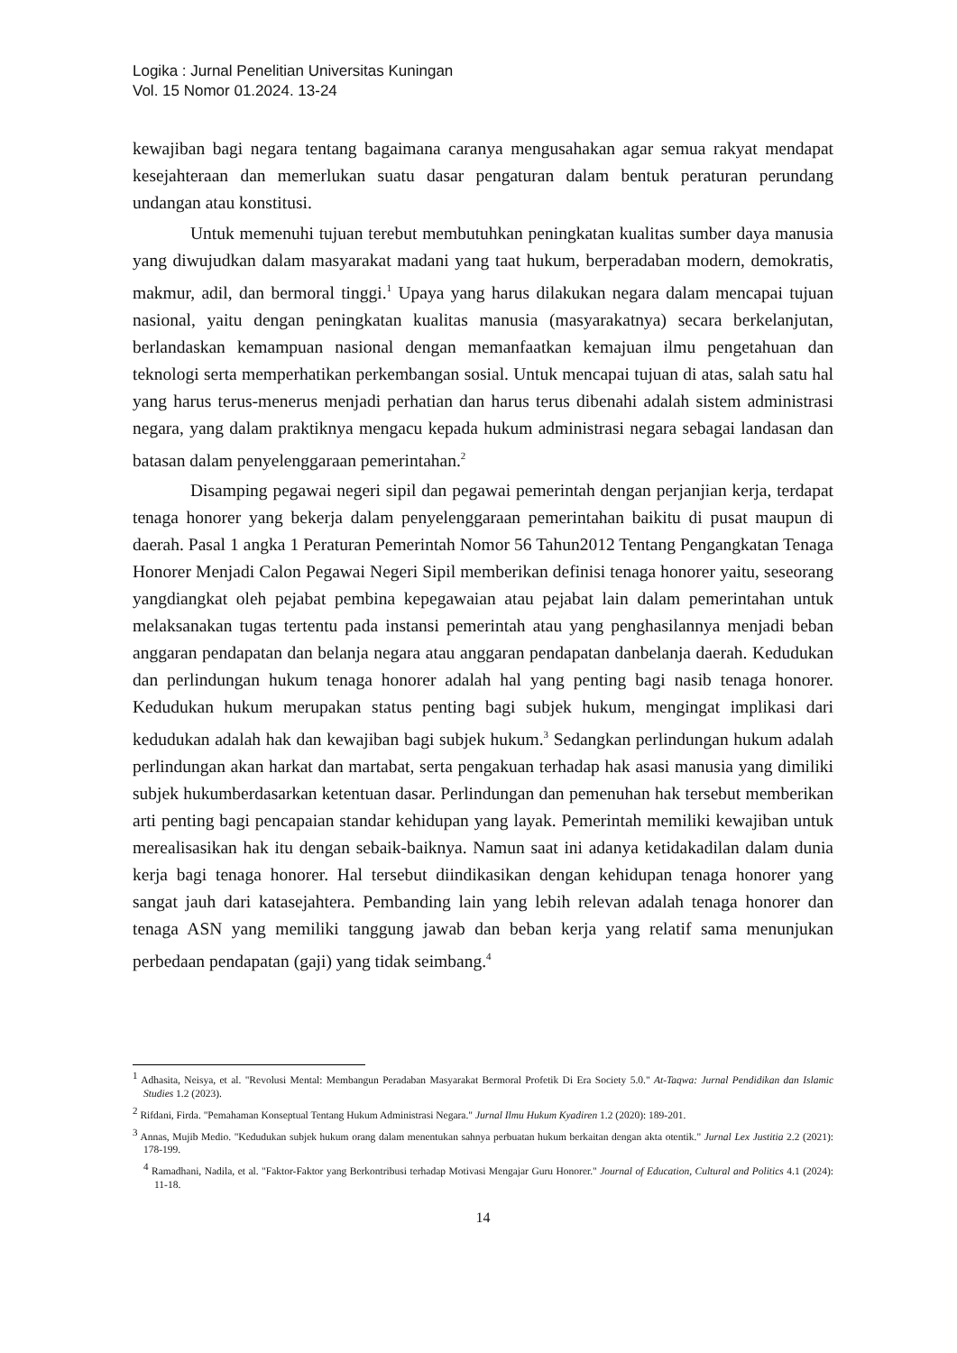Logika : Jurnal Penelitian Universitas Kuningan
Vol. 15 Nomor 01.2024. 13-24
kewajiban bagi negara tentang bagaimana caranya mengusahakan agar semua rakyat mendapat kesejahteraan dan memerlukan suatu dasar pengaturan dalam bentuk peraturan perundang undangan atau konstitusi.
Untuk memenuhi tujuan terebut membutuhkan peningkatan kualitas sumber daya manusia yang diwujudkan dalam masyarakat madani yang taat hukum, berperadaban modern, demokratis, makmur, adil, dan bermoral tinggi.<sup>1</sup> Upaya yang harus dilakukan negara dalam mencapai tujuan nasional, yaitu dengan peningkatan kualitas manusia (masyarakatnya) secara berkelanjutan, berlandaskan kemampuan nasional dengan memanfaatkan kemajuan ilmu pengetahuan dan teknologi serta memperhatikan perkembangan sosial. Untuk mencapai tujuan di atas, salah satu hal yang harus terus-menerus menjadi perhatian dan harus terus dibenahi adalah sistem administrasi negara, yang dalam praktiknya mengacu kepada hukum administrasi negara sebagai landasan dan batasan dalam penyelenggaraan pemerintahan.<sup>2</sup>
Disamping pegawai negeri sipil dan pegawai pemerintah dengan perjanjian kerja, terdapat tenaga honorer yang bekerja dalam penyelenggaraan pemerintahan baikitu di pusat maupun di daerah. Pasal 1 angka 1 Peraturan Pemerintah Nomor 56 Tahun2012 Tentang Pengangkatan Tenaga Honorer Menjadi Calon Pegawai Negeri Sipil memberikan definisi tenaga honorer yaitu, seseorang yangdiangkat oleh pejabat pembina kepegawaian atau pejabat lain dalam pemerintahan untuk melaksanakan tugas tertentu pada instansi pemerintah atau yang penghasilannya menjadi beban anggaran pendapatan dan belanja negara atau anggaran pendapatan danbelanja daerah. Kedudukan dan perlindungan hukum tenaga honorer adalah hal yang penting bagi nasib tenaga honorer. Kedudukan hukum merupakan status penting bagi subjek hukum, mengingat implikasi dari kedudukan adalah hak dan kewajiban bagi subjek hukum.<sup>3</sup> Sedangkan perlindungan hukum adalah perlindungan akan harkat dan martabat, serta pengakuan terhadap hak asasi manusia yang dimiliki subjek hukumberdasarkan ketentuan dasar. Perlindungan dan pemenuhan hak tersebut memberikan arti penting bagi pencapaian standar kehidupan yang layak. Pemerintah memiliki kewajiban untuk merealisasikan hak itu dengan sebaik-baiknya. Namun saat ini adanya ketidakadilan dalam dunia kerja bagi tenaga honorer. Hal tersebut diindikasikan dengan kehidupan tenaga honorer yang sangat jauh dari katasejahtera. Pembanding lain yang lebih relevan adalah tenaga honorer dan tenaga ASN yang memiliki tanggung jawab dan beban kerja yang relatif sama menunjukan perbedaan pendapatan (gaji) yang tidak seimbang.<sup>4</sup>
<sup>1</sup> Adhasita, Neisya, et al. "Revolusi Mental: Membangun Peradaban Masyarakat Bermoral Profetik Di Era Society 5.0." At-Taqwa: Jurnal Pendidikan dan Islamic Studies 1.2 (2023).
<sup>2</sup> Rifdani, Firda. "Pemahaman Konseptual Tentang Hukum Administrasi Negara." Jurnal Ilmu Hukum Kyadiren 1.2 (2020): 189-201.
<sup>3</sup> Annas, Mujib Medio. "Kedudukan subjek hukum orang dalam menentukan sahnya perbuatan hukum berkaitan dengan akta otentik." Jurnal Lex Justitia 2.2 (2021): 178-199.
<sup>4</sup> Ramadhani, Nadila, et al. "Faktor-Faktor yang Berkontribusi terhadap Motivasi Mengajar Guru Honorer." Journal of Education, Cultural and Politics 4.1 (2024): 11-18.
14